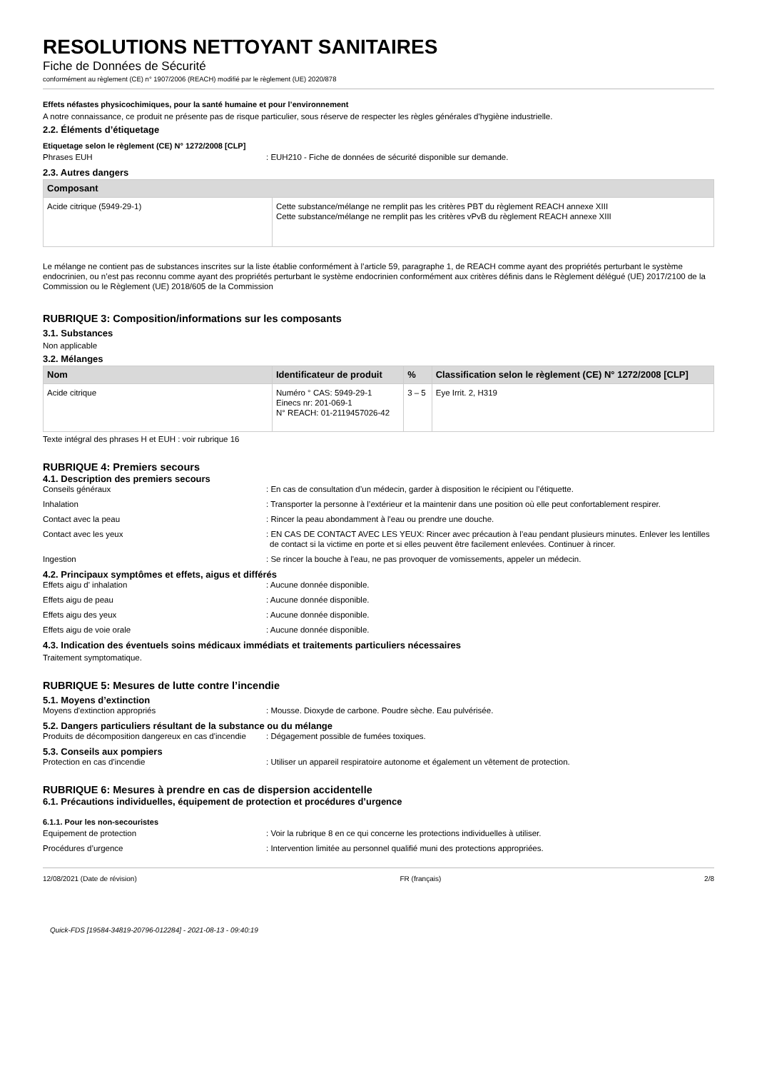RESOLUTIONS NETTOYANT SANITAIRES
Fiche de Données de Sécurité
conformément au règlement (CE) n° 1907/2006 (REACH) modifié par le règlement (UE) 2020/878
Effets néfastes physicochimiques, pour la santé humaine et pour l’environnement
A notre connaissance, ce produit ne présente pas de risque particulier, sous réserve de respecter les règles générales d'hygiène industrielle.
2.2. Éléments d’étiquetage
Etiquetage selon le règlement (CE) N° 1272/2008 [CLP]
Phrases EUH : EUH210 - Fiche de données de sécurité disponible sur demande.
2.3. Autres dangers
| Composant | |
| --- | --- |
| Acide citrique (5949-29-1) | Cette substance/mélange ne remplit pas les critères PBT du règlement REACH annexe XIII Cette substance/mélange ne remplit pas les critères vPvB du règlement REACH annexe XIII |
Le mélange ne contient pas de substances inscrites sur la liste établie conformément à l’article 59, paragraphe 1, de REACH comme ayant des propriétés perturbant le système endocrinien, ou n’est pas reconnu comme ayant des propriétés perturbant le système endocrinien conformément aux critères définis dans le Règlement délégué (UE) 2017/2100 de la Commission ou le Règlement (UE) 2018/605 de la Commission
RUBRIQUE 3: Composition/informations sur les composants
3.1. Substances
Non applicable
3.2. Mélanges
| Nom | Identificateur de produit | % | Classification selon le règlement (CE) N° 1272/2008 [CLP] |
| --- | --- | --- | --- |
| Acide citrique | Numéro ° CAS: 5949-29-1 Einecs nr: 201-069-1 N° REACH: 01-2119457026-42 | 3 – 5 | Eye Irrit. 2, H319 |
Texte intégral des phrases H et EUH : voir rubrique 16
RUBRIQUE 4: Premiers secours
4.1. Description des premiers secours
Conseils généraux : En cas de consultation d’un médecin, garder à disposition le récipient ou l’étiquette.
Inhalation : Transporter la personne à l’extérieur et la maintenir dans une position où elle peut confortablement respirer.
Contact avec la peau : Rincer la peau abondamment à l'eau ou prendre une douche.
Contact avec les yeux : EN CAS DE CONTACT AVEC LES YEUX: Rincer avec précaution à l’eau pendant plusieurs minutes. Enlever les lentilles de contact si la victime en porte et si elles peuvent être facilement enlevées. Continuer à rincer.
Ingestion : Se rincer la bouche à l'eau, ne pas provoquer de vomissements, appeler un médecin.
4.2. Principaux symptômes et effets, aigus et différés
Effets aigu d' inhalation : Aucune donnée disponible.
Effets aigu de peau : Aucune donnée disponible.
Effets aigu des yeux : Aucune donnée disponible.
Effets aigu de voie orale : Aucune donnée disponible.
4.3. Indication des éventuels soins médicaux immédiats et traitements particuliers nécessaires
Traitement symptomatique.
RUBRIQUE 5: Mesures de lutte contre l’incendie
5.1. Moyens d’extinction
Moyens d'extinction appropriés : Mousse. Dioxyde de carbone. Poudre sèche. Eau pulvérisée.
5.2. Dangers particuliers résultant de la substance ou du mélange
Produits de décomposition dangereux en cas d'incendie
: Dégagement possible de fumées toxiques.
5.3. Conseils aux pompiers
Protection en cas d'incendie : Utiliser un appareil respiratoire autonome et également un vêtement de protection.
RUBRIQUE 6: Mesures à prendre en cas de dispersion accidentelle
6.1. Précautions individuelles, équipement de protection et procédures d’urgence
6.1.1. Pour les non-secouristes
Equipement de protection : Voir la rubrique 8 en ce qui concerne les protections individuelles à utiliser.
Procédures d’urgence : Intervention limitée au personnel qualifié muni des protections appropriées.
12/08/2021 (Date de révision) FR (français) 2/8
Quick-FDS [19584-34819-20796-012284] - 2021-08-13 - 09:40:19